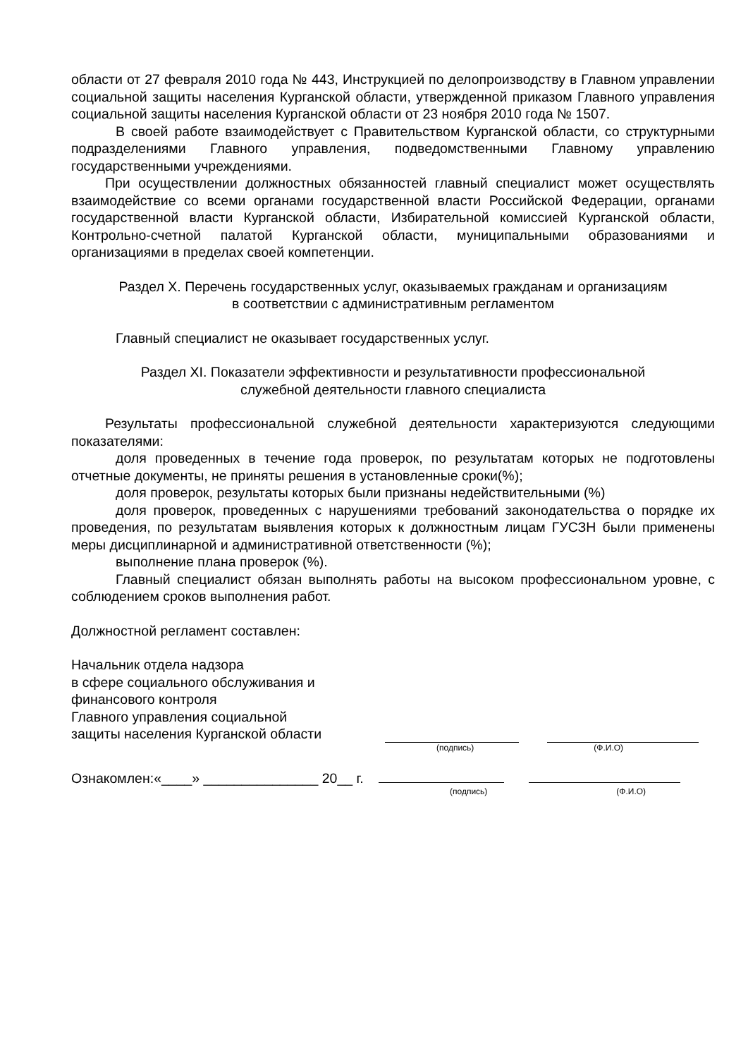области от 27 февраля 2010 года № 443, Инструкцией по делопроизводству в Главном управлении социальной защиты населения Курганской области, утвержденной приказом Главного управления социальной защиты населения Курганской области от 23 ноября 2010 года № 1507.
В своей работе взаимодействует с Правительством Курганской области, со структурными подразделениями Главного управления, подведомственными Главному управлению государственными учреждениями.
При осуществлении должностных обязанностей главный специалист может осуществлять взаимодействие со всеми органами государственной власти Российской Федерации, органами государственной власти Курганской области, Избирательной комиссией Курганской области, Контрольно-счетной палатой Курганской области, муниципальными образованиями и организациями в пределах своей компетенции.
Раздел X. Перечень государственных услуг, оказываемых гражданам и организациям
в соответствии с административным регламентом
Главный специалист не оказывает государственных услуг.
Раздел XI. Показатели эффективности и результативности профессиональной
служебной деятельности главного специалиста
Результаты профессиональной служебной деятельности характеризуются следующими показателями:
доля проведенных в течение года проверок, по результатам которых не подготовлены отчетные документы, не приняты решения в установленные сроки(%);
доля проверок, результаты которых были признаны недействительными (%)
доля проверок, проведенных с нарушениями требований законодательства о порядке их проведения, по результатам выявления которых к должностным лицам ГУСЗН были применены меры дисциплинарной и административной ответственности (%);
выполнение плана проверок (%).
Главный специалист обязан выполнять работы на высоком профессиональном уровне, с соблюдением сроков выполнения работ.
Должностной регламент составлен:
Начальник отдела надзора
в сфере социального обслуживания и
финансового контроля
Главного управления социальной
защиты населения Курганской области
(подпись) (Ф.И.О)
Ознакомлен:«____» _______________ 20__ г.
(подпись) (Ф.И.О)